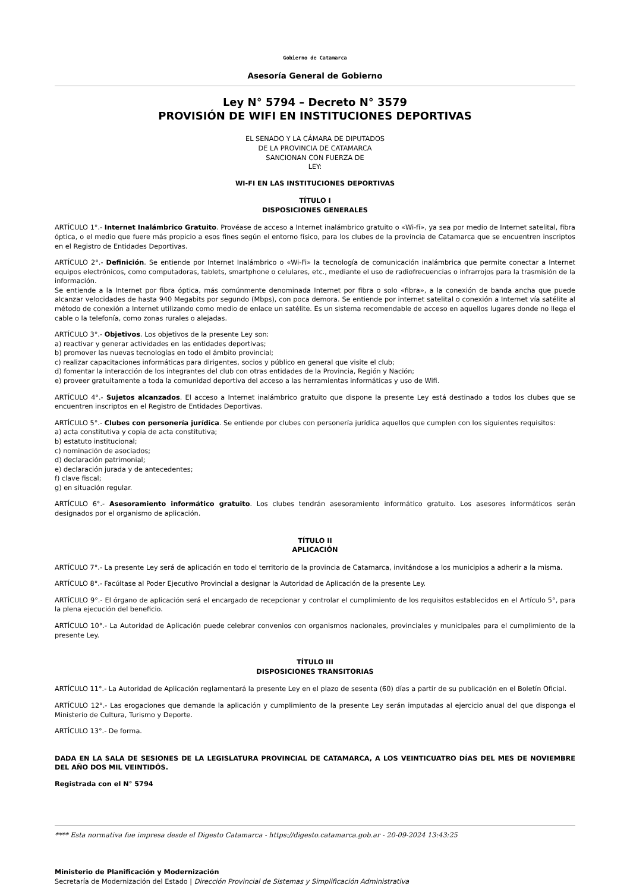Gobierno de Catamarca
Asesoría General de Gobierno
Ley N° 5794 – Decreto N° 3579
PROVISIÓN DE WIFI EN INSTITUCIONES DEPORTIVAS
EL SENADO Y LA CÁMARA DE DIPUTADOS
DE LA PROVINCIA DE CATAMARCA
SANCIONAN CON FUERZA DE
LEY:
WI-FI EN LAS INSTITUCIONES DEPORTIVAS
TÍTULO I
DISPOSICIONES GENERALES
ARTÍCULO 1°.- Internet Inalámbrico Gratuito. Provéase de acceso a Internet inalámbrico gratuito o «Wi-fí», ya sea por medio de Internet satelital, fibra óptica, o el medio que fuere más propicio a esos fines según el entorno físico, para los clubes de la provincia de Catamarca que se encuentren inscriptos en el Registro de Entidades Deportivas.
ARTÍCULO 2°.- Definición. Se entiende por Internet Inalámbrico o «Wi-Fi» la tecnología de comunicación inalámbrica que permite conectar a Internet equipos electrónicos, como computadoras, tablets, smartphone o celulares, etc., mediante el uso de radiofrecuencias o infrarrojos para la trasmisión de la información.
Se entiende a la Internet por fibra óptica, más comúnmente denominada Internet por fibra o solo «fibra», a la conexión de banda ancha que puede alcanzar velocidades de hasta 940 Megabits por segundo (Mbps), con poca demora. Se entiende por internet satelital o conexión a Internet vía satélite al método de conexión a Internet utilizando como medio de enlace un satélite. Es un sistema recomendable de acceso en aquellos lugares donde no llega el cable o la telefonía, como zonas rurales o alejadas.
ARTÍCULO 3°.- Objetivos. Los objetivos de la presente Ley son:
a) reactivar y generar actividades en las entidades deportivas;
b) promover las nuevas tecnologías en todo el ámbito provincial;
c) realizar capacitaciones informáticas para dirigentes, socios y público en general que visite el club;
d) fomentar la interacción de los integrantes del club con otras entidades de la Provincia, Región y Nación;
e) proveer gratuitamente a toda la comunidad deportiva del acceso a las herramientas informáticas y uso de Wifi.
ARTÍCULO 4°.- Sujetos alcanzados. El acceso a Internet inalámbrico gratuito que dispone la presente Ley está destinado a todos los clubes que se encuentren inscriptos en el Registro de Entidades Deportivas.
ARTÍCULO 5°.- Clubes con personería jurídica. Se entiende por clubes con personería jurídica aquellos que cumplen con los siguientes requisitos:
a) acta constitutiva y copia de acta constitutiva;
b) estatuto institucional;
c) nominación de asociados;
d) declaración patrimonial;
e) declaración jurada y de antecedentes;
f) clave fiscal;
g) en situación regular.
ARTÍCULO 6°.- Asesoramiento informático gratuito. Los clubes tendrán asesoramiento informático gratuito. Los asesores informáticos serán designados por el organismo de aplicación.
TÍTULO II
APLICACIÓN
ARTÍCULO 7°.- La presente Ley será de aplicación en todo el territorio de la provincia de Catamarca, invitándose a los municipios a adherir a la misma.
ARTÍCULO 8°.- Facúltase al Poder Ejecutivo Provincial a designar la Autoridad de Aplicación de la presente Ley.
ARTÍCULO 9°.- El órgano de aplicación será el encargado de recepcionar y controlar el cumplimiento de los requisitos establecidos en el Artículo 5°, para la plena ejecución del beneficio.
ARTÍCULO 10°.- La Autoridad de Aplicación puede celebrar convenios con organismos nacionales, provinciales y municipales para el cumplimiento de la presente Ley.
TÍTULO III
DISPOSICIONES TRANSITORIAS
ARTÍCULO 11°.- La Autoridad de Aplicación reglamentará la presente Ley en el plazo de sesenta (60) días a partir de su publicación en el Boletín Oficial.
ARTÍCULO 12°.- Las erogaciones que demande la aplicación y cumplimiento de la presente Ley serán imputadas al ejercicio anual del que disponga el Ministerio de Cultura, Turismo y Deporte.
ARTÍCULO 13°.- De forma.
DADA EN LA SALA DE SESIONES DE LA LEGISLATURA PROVINCIAL DE CATAMARCA, A LOS VEINTICUATRO DÍAS DEL MES DE NOVIEMBRE DEL AÑO DOS MIL VEINTIDÓS.
Registrada con el N° 5794
**** Esta normativa fue impresa desde el Digesto Catamarca - https://digesto.catamarca.gob.ar - 20-09-2024 13:43:25
Ministerio de Planificación y Modernización
Secretaría de Modernización del Estado | Dirección Provincial de Sistemas y Simplificación Administrativa